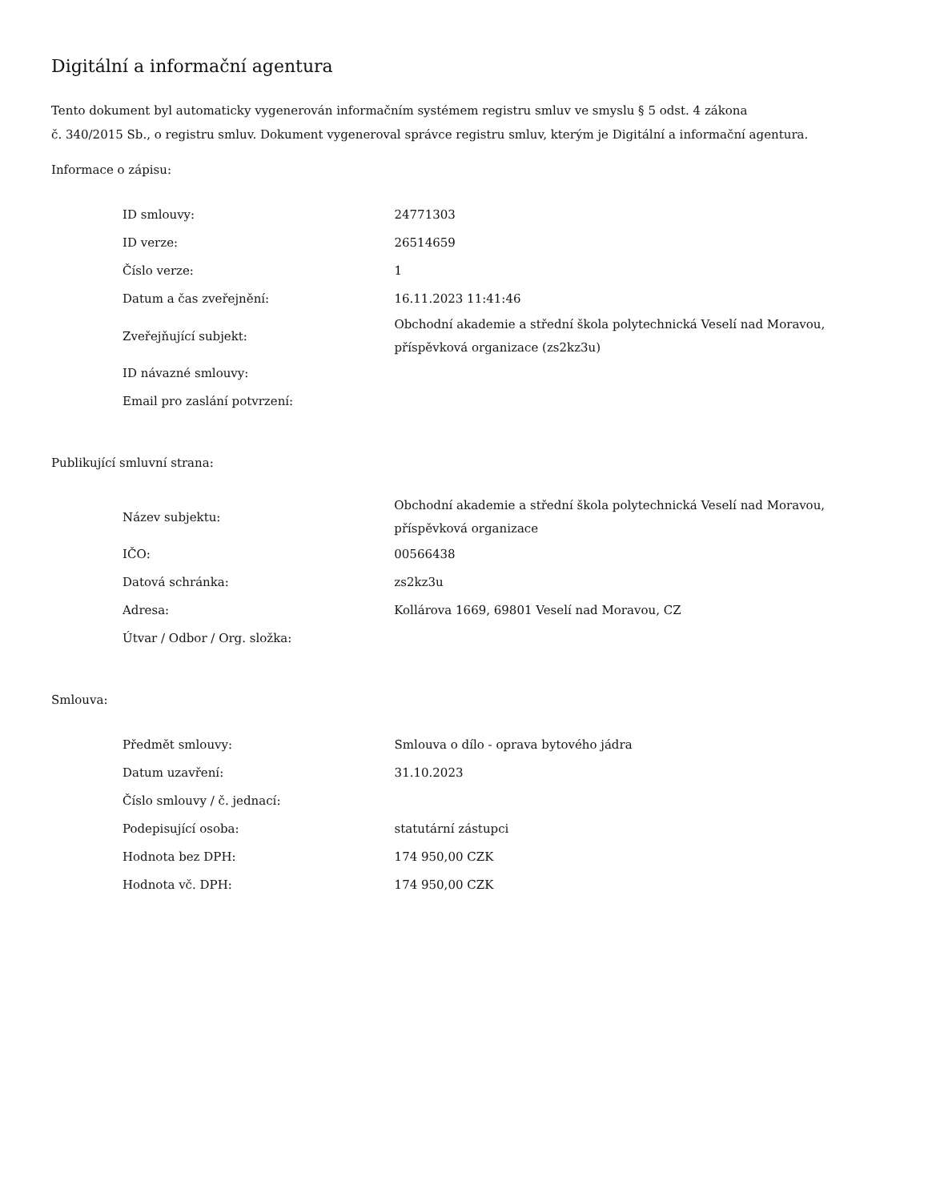Digitální a informační agentura
Tento dokument byl automaticky vygenerován informačním systémem registru smluv ve smyslu § 5 odst. 4 zákona
č. 340/2015 Sb., o registru smluv. Dokument vygeneroval správce registru smluv, kterým je Digitální a informační agentura.
Informace o zápisu:
| ID smlouvy: | 24771303 |
| ID verze: | 26514659 |
| Číslo verze: | 1 |
| Datum a čas zveřejnění: | 16.11.2023 11:41:46 |
| Zveřejňující subjekt: | Obchodní akademie a střední škola polytechnická Veselí nad Moravou, příspěvková organizace (zs2kz3u) |
| ID návazné smlouvy: | |
| Email pro zaslání potvrzení: | |
Publikující smluvní strana:
| Název subjektu: | Obchodní akademie a střední škola polytechnická Veselí nad Moravou, příspěvková organizace |
| IČO: | 00566438 |
| Datová schránka: | zs2kz3u |
| Adresa: | Kollárova 1669, 69801 Veselí nad Moravou, CZ |
| Útvar / Odbor / Org. složka: | |
Smlouva:
| Předmět smlouvy: | Smlouva o dílo - oprava bytového jádra |
| Datum uzavření: | 31.10.2023 |
| Číslo smlouvy / č. jednací: | |
| Podepisující osoba: | statutární zástupci |
| Hodnota bez DPH: | 174 950,00 CZK |
| Hodnota vč. DPH: | 174 950,00 CZK |